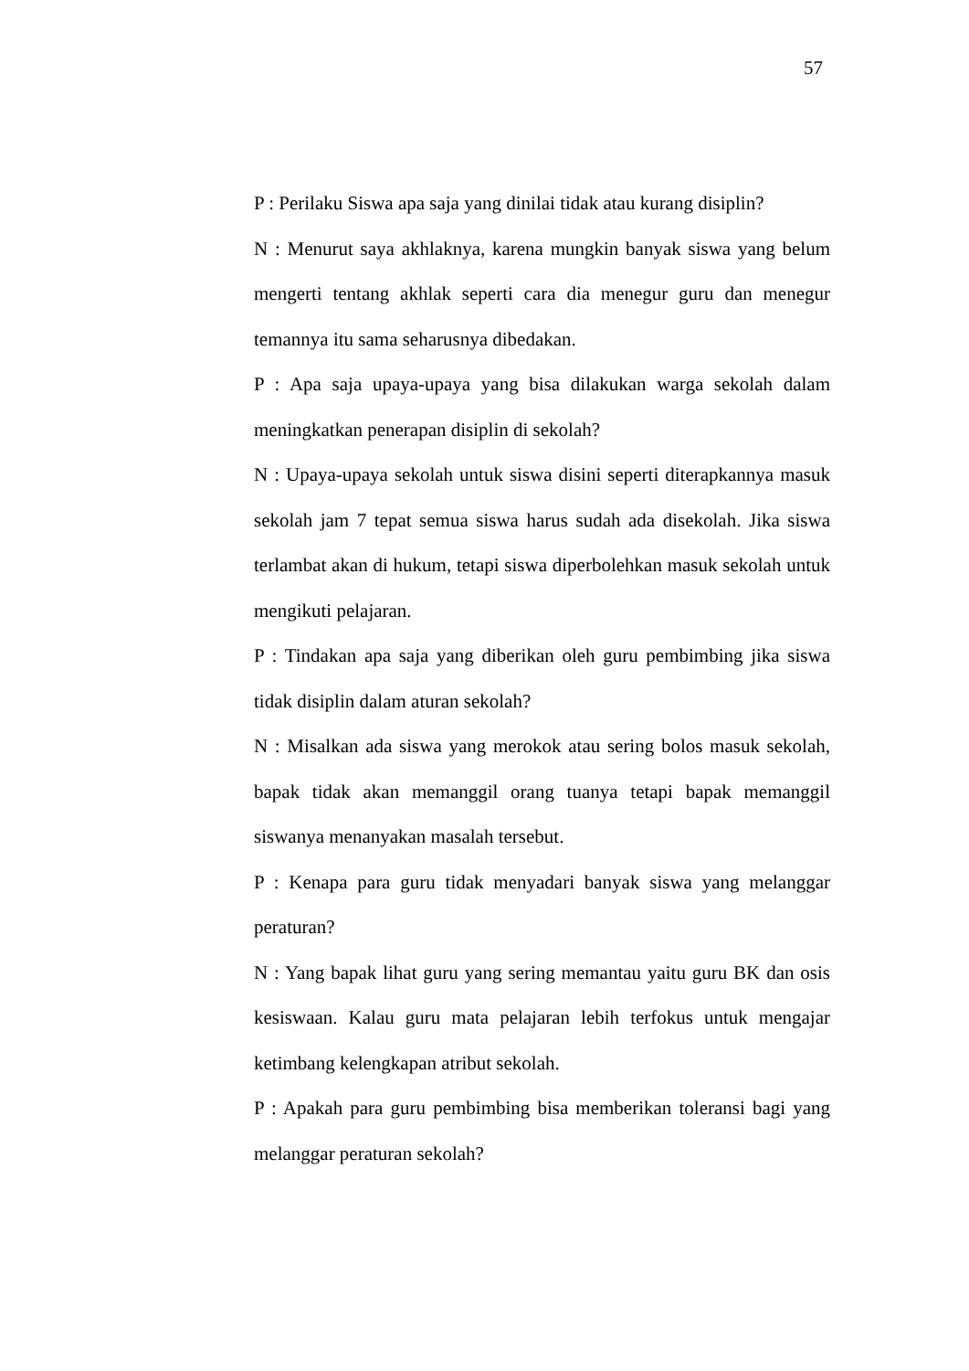57
P : Perilaku Siswa apa saja yang dinilai tidak atau kurang disiplin?
N : Menurut saya akhlaknya, karena mungkin banyak siswa yang belum mengerti tentang akhlak seperti cara dia menegur guru dan menegur temannya itu sama seharusnya dibedakan.
P : Apa saja upaya-upaya yang bisa dilakukan warga sekolah dalam meningkatkan penerapan disiplin di sekolah?
N : Upaya-upaya sekolah untuk siswa disini seperti diterapkannya masuk sekolah jam 7 tepat semua siswa harus sudah ada disekolah. Jika siswa terlambat akan di hukum, tetapi siswa diperbolehkan masuk sekolah untuk mengikuti pelajaran.
P : Tindakan apa saja yang diberikan oleh guru pembimbing jika siswa tidak disiplin dalam aturan sekolah?
N : Misalkan ada siswa yang merokok atau sering bolos masuk sekolah, bapak tidak akan memanggil orang tuanya tetapi bapak memanggil siswanya menanyakan masalah tersebut.
P : Kenapa para guru tidak menyadari banyak siswa yang melanggar peraturan?
N : Yang bapak lihat guru yang sering memantau yaitu guru BK dan osis kesiswaan. Kalau guru mata pelajaran lebih terfokus untuk mengajar ketimbang kelengkapan atribut sekolah.
P : Apakah para guru pembimbing bisa memberikan toleransi bagi yang melanggar peraturan sekolah?